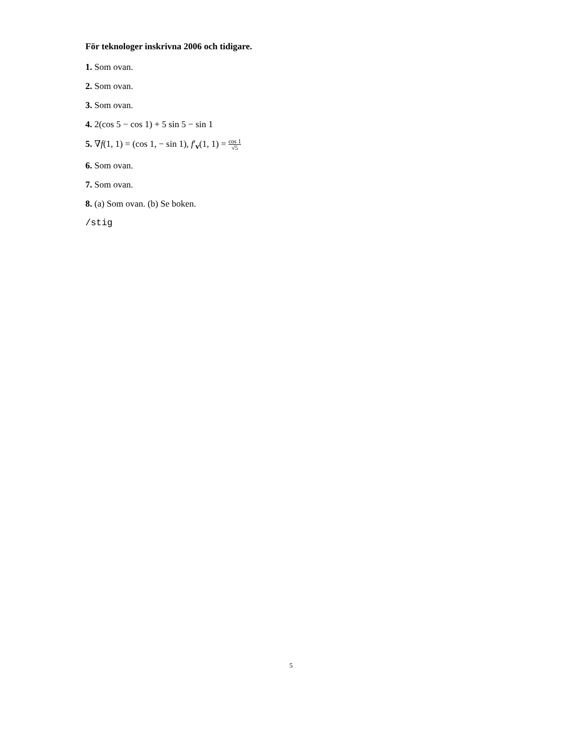För teknologer inskrivna 2006 och tidigare.
1. Som ovan.
2. Som ovan.
3. Som ovan.
4. 2(cos 5 − cos 1) + 5 sin 5 − sin 1
5. ∇f(1, 1) = (cos 1, − sin 1), f′<sub>v</sub>(1, 1) = cos 1 √5
6. Som ovan.
7. Som ovan.
8. (a) Som ovan. (b) Se boken.
/stig
5